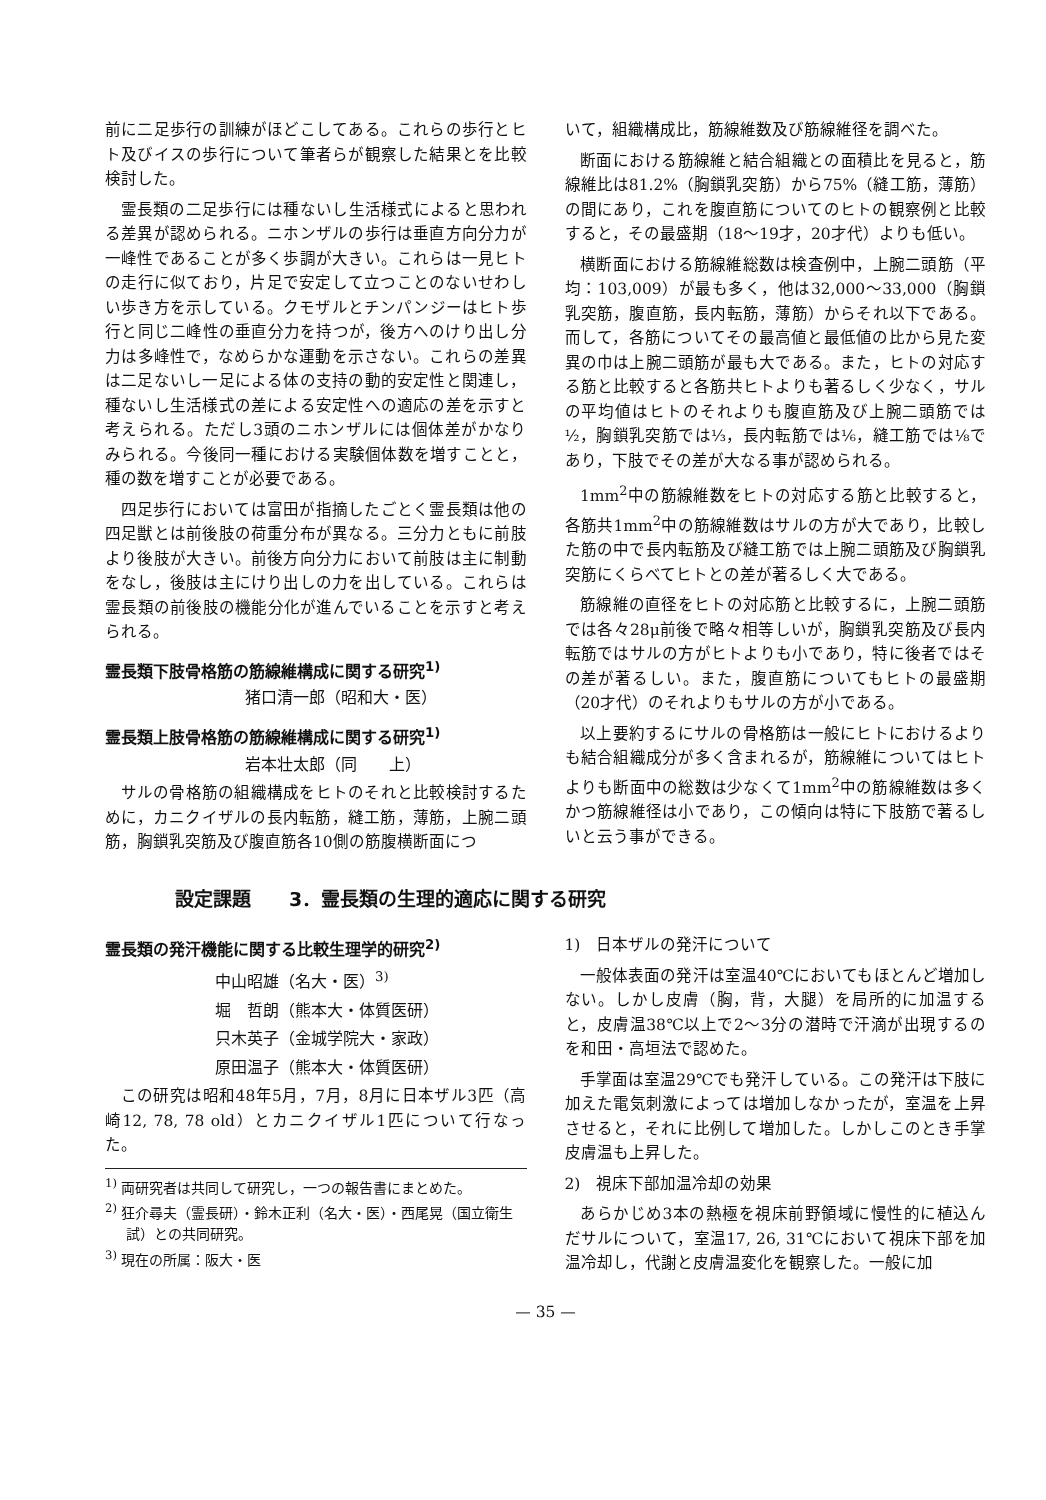前に二足歩行の訓練がほどこしてある。これらの歩行とヒト及びイスの歩行について筆者らが観察した結果とを比較検討した。
霊長類の二足歩行には種ないし生活様式によると思われる差異が認められる。ニホンザルの歩行は垂直方向分力が一峰性であることが多く歩調が大きい。これらは一見ヒトの走行に似ており，片足で安定して立つことのないせわしい歩き方を示している。クモザルとチンパンジーはヒト歩行と同じ二峰性の垂直分力を持つが，後方へのけり出し分力は多峰性で，なめらかな運動を示さない。これらの差異は二足ないし一足による体の支持の動的安定性と関連し，種ないし生活様式の差による安定性への適応の差を示すと考えられる。ただし3頭のニホンザルには個体差がかなりみられる。今後同一種における実験個体数を増すことと，種の数を増すことが必要である。
四足歩行においては富田が指摘したごとく霊長類は他の四足獣とは前後肢の荷重分布が異なる。三分力ともに前肢より後肢が大きい。前後方向分力において前肢は主に制動をなし，後肢は主にけり出しの力を出している。これらは霊長類の前後肢の機能分化が進んでいることを示すと考えられる。
霊長類下肢骨格筋の筋線維構成に関する研究<sup>1)</sup>
猪口清一郎（昭和大・医）
霊長類上肢骨格筋の筋線維構成に関する研究<sup>1)</sup>
岩本壮太郎（同　　上）
サルの骨格筋の組織構成をヒトのそれと比較検討するために，カニクイザルの長内転筋，縫工筋，薄筋，上腕二頭筋，胸鎖乳突筋及び腹直筋各10側の筋腹横断面につ
いて，組織構成比，筋線維数及び筋線維径を調べた。
断面における筋線維と結合組織との面積比を見ると，筋線維比は81.2%（胸鎖乳突筋）から75%（縫工筋，薄筋）の間にあり，これを腹直筋についてのヒトの観察例と比較すると，その最盛期（18～19才，20才代）よりも低い。
横断面における筋線維総数は検査例中，上腕二頭筋（平均：103,009）が最も多く，他は32,000～33,000（胸鎖乳突筋，腹直筋，長内転筋，薄筋）からそれ以下である。而して，各筋についてその最高値と最低値の比から見た変異の巾は上腕二頭筋が最も大である。また，ヒトの対応する筋と比較すると各筋共ヒトよりも著るしく少なく，サルの平均値はヒトのそれよりも腹直筋及び上腕二頭筋では½，胸鎖乳突筋では⅓，長内転筋では⅙，縫工筋では⅛であり，下肢でその差が大なる事が認められる。
1mm<sup>2</sup>中の筋線維数をヒトの対応する筋と比較すると，各筋共1mm<sup>2</sup>中の筋線維数はサルの方が大であり，比較した筋の中で長内転筋及び縫工筋では上腕二頭筋及び胸鎖乳突筋にくらべてヒトとの差が著るしく大である。
筋線維の直径をヒトの対応筋と比較するに，上腕二頭筋では各々28μ前後で略々相等しいが，胸鎖乳突筋及び長内転筋ではサルの方がヒトよりも小であり，特に後者ではその差が著るしい。また，腹直筋についてもヒトの最盛期（20才代）のそれよりもサルの方が小である。
以上要約するにサルの骨格筋は一般にヒトにおけるよりも結合組織成分が多く含まれるが，筋線維についてはヒトよりも断面中の総数は少なくて1mm<sup>2</sup>中の筋線維数は多くかつ筋線維径は小であり，この傾向は特に下肢筋で著るしいと云う事ができる。
設定課題　　3．霊長類の生理的適応に関する研究
霊長類の発汗機能に関する比較生理学的研究<sup>2)</sup>
中山昭雄（名大・医）<sup>3)</sup>
堀　哲朗（熊本大・体質医研）
只木英子（金城学院大・家政）
原田温子（熊本大・体質医研）
この研究は昭和48年5月，7月，8月に日本ザル3匹（高崎12, 78, 78 old）とカニクイザル1匹について行なった。
<sup>1)</sup> 両研究者は共同して研究し，一つの報告書にまとめた。
<sup>2)</sup> 狂介尋夫（霊長研）・鈴木正利（名大・医）・西尾晃（国立衛生試）との共同研究。
<sup>3)</sup> 現在の所属：阪大・医
1)　日本ザルの発汗について
一般体表面の発汗は室温40℃においてもほとんど増加しない。しかし皮膚（胸，背，大腿）を局所的に加温すると，皮膚温38℃以上で2～3分の潜時で汗滴が出現するのを和田・高垣法で認めた。
手掌面は室温29℃でも発汗している。この発汗は下肢に加えた電気刺激によっては増加しなかったが，室温を上昇させると，それに比例して増加した。しかしこのとき手掌皮膚温も上昇した。
2)　視床下部加温冷却の効果
あらかじめ3本の熱極を視床前野領域に慢性的に植込んだサルについて，室温17, 26, 31℃において視床下部を加温冷却し，代謝と皮膚温変化を観察した。一般に加
— 35 —